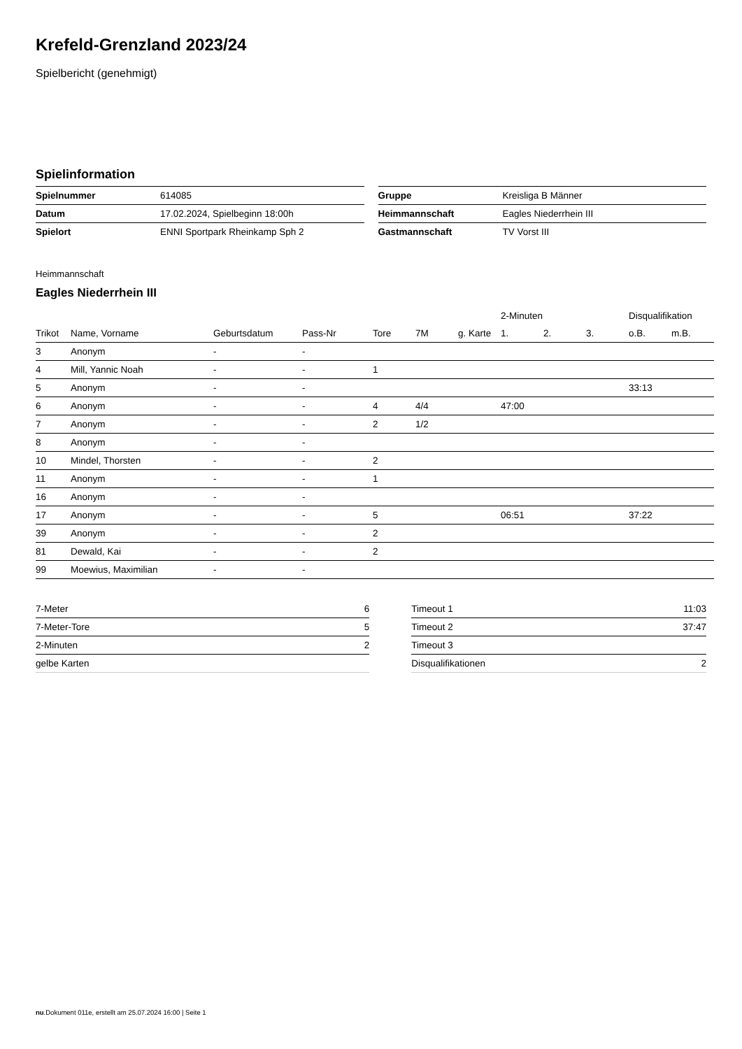Krefeld-Grenzland 2023/24
Spielbericht (genehmigt)
Spielinformation
| Spielnummer | 614085 |
| Datum | 17.02.2024, Spielbeginn 18:00h |
| Spielort | ENNI Sportpark Rheinkamp Sph 2 |
| Gruppe | Kreisliga B Männer |
| Heimmannschaft | Eagles Niederrhein III |
| Gastmannschaft | TV Vorst III |
Heimmannschaft
Eagles Niederrhein III
| | | | | | | | | 2-Minuten | | | Disqualifikation | |
| --- | --- | --- | --- | --- | --- | --- | --- | --- | --- | --- | --- | --- |
| Trikot | Name, Vorname | Geburtsdatum | Pass-Nr | Tore | 7M | g. Karte | | 1. | 2. | 3. | o.B. | m.B. |
| 3 | Anonym | - | - | | | | | | | | | |
| 4 | Mill, Yannic Noah | - | - | 1 | | | | | | | | |
| 5 | Anonym | - | - | | | | | | | | 33:13 | |
| 6 | Anonym | - | - | 4 | 4/4 | | | 47:00 | | | | |
| 7 | Anonym | - | - | 2 | 1/2 | | | | | | | |
| 8 | Anonym | - | - | | | | | | | | | |
| 10 | Mindel, Thorsten | - | - | 2 | | | | | | | | |
| 11 | Anonym | - | - | 1 | | | | | | | | |
| 16 | Anonym | - | - | | | | | | | | | |
| 17 | Anonym | - | - | 5 | | | | 06:51 | | | 37:22 | |
| 39 | Anonym | - | - | 2 | | | | | | | | |
| 81 | Dewald, Kai | - | - | 2 | | | | | | | | |
| 99 | Moewius, Maximilian | - | - | | | | | | | | | |
| 7-Meter | 6 |
| 7-Meter-Tore | 5 |
| 2-Minuten | 2 |
| gelbe Karten | |
| Timeout 1 | 11:03 |
| Timeout 2 | 37:47 |
| Timeout 3 | |
| Disqualifikationen | 2 |
nu.Dokument 011e, erstellt am 25.07.2024 16:00 | Seite 1